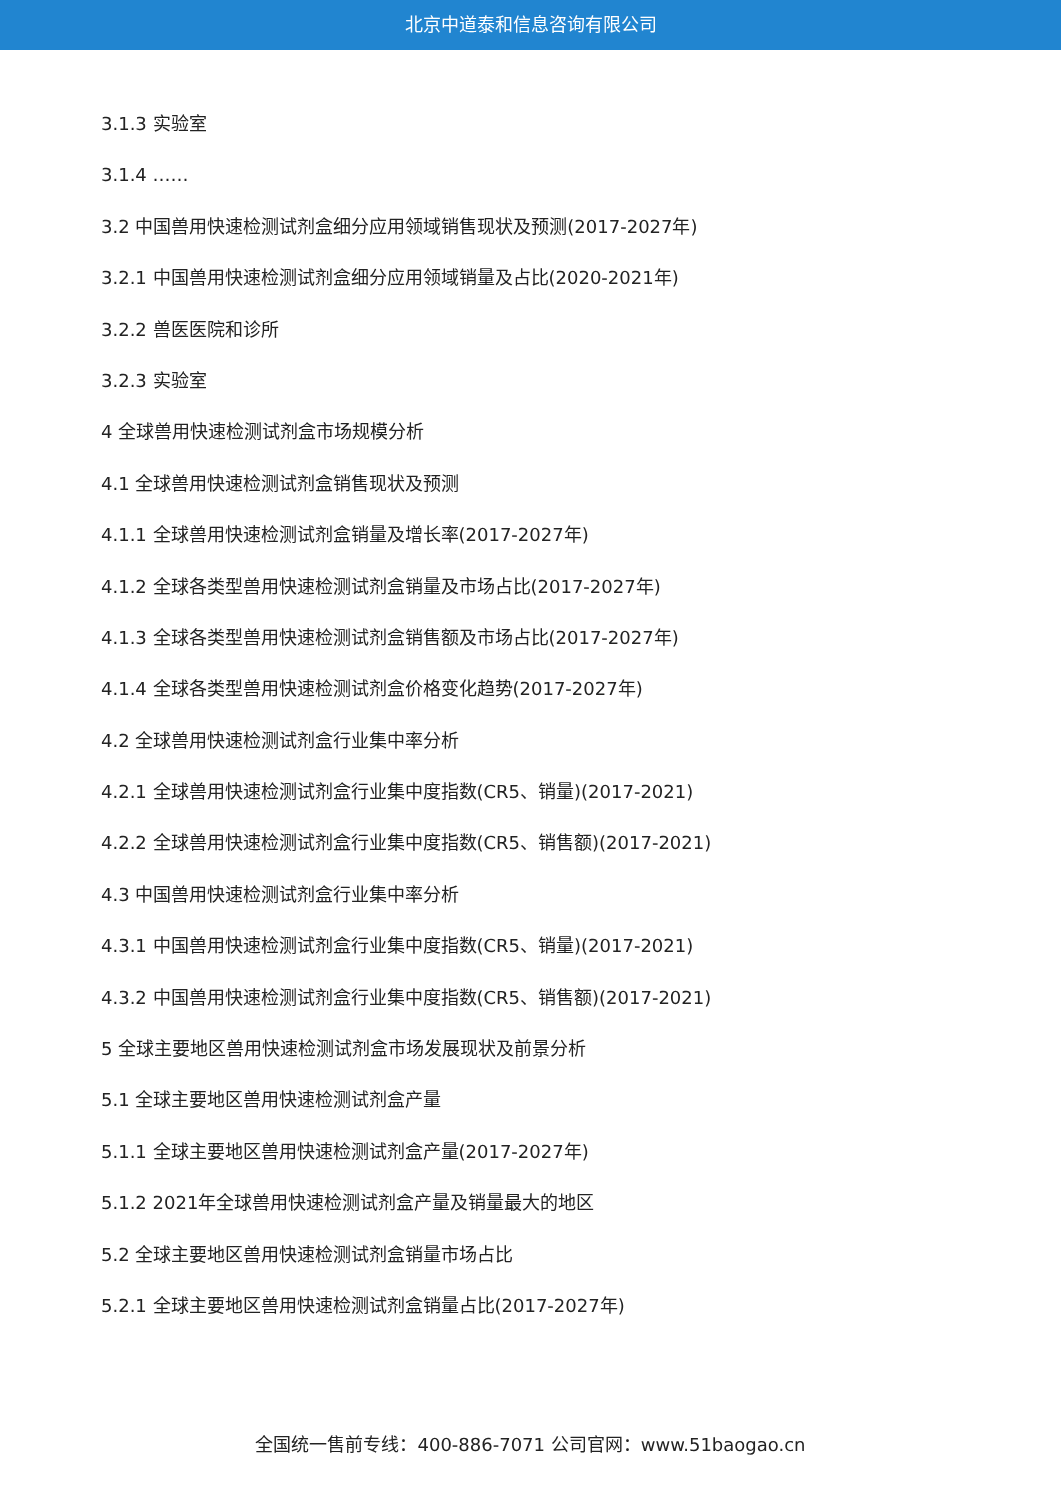北京中道泰和信息咨询有限公司
3.1.3 实验室
3.1.4 ……
3.2 中国兽用快速检测试剂盒细分应用领域销售现状及预测(2017-2027年)
3.2.1 中国兽用快速检测试剂盒细分应用领域销量及占比(2020-2021年)
3.2.2 兽医医院和诊所
3.2.3 实验室
4 全球兽用快速检测试剂盒市场规模分析
4.1 全球兽用快速检测试剂盒销售现状及预测
4.1.1 全球兽用快速检测试剂盒销量及增长率(2017-2027年)
4.1.2 全球各类型兽用快速检测试剂盒销量及市场占比(2017-2027年)
4.1.3 全球各类型兽用快速检测试剂盒销售额及市场占比(2017-2027年)
4.1.4 全球各类型兽用快速检测试剂盒价格变化趋势(2017-2027年)
4.2 全球兽用快速检测试剂盒行业集中率分析
4.2.1 全球兽用快速检测试剂盒行业集中度指数(CR5、销量)(2017-2021)
4.2.2 全球兽用快速检测试剂盒行业集中度指数(CR5、销售额)(2017-2021)
4.3 中国兽用快速检测试剂盒行业集中率分析
4.3.1 中国兽用快速检测试剂盒行业集中度指数(CR5、销量)(2017-2021)
4.3.2 中国兽用快速检测试剂盒行业集中度指数(CR5、销售额)(2017-2021)
5 全球主要地区兽用快速检测试剂盒市场发展现状及前景分析
5.1 全球主要地区兽用快速检测试剂盒产量
5.1.1 全球主要地区兽用快速检测试剂盒产量(2017-2027年)
5.1.2 2021年全球兽用快速检测试剂盒产量及销量最大的地区
5.2 全球主要地区兽用快速检测试剂盒销量市场占比
5.2.1 全球主要地区兽用快速检测试剂盒销量占比(2017-2027年)
全国统一售前专线：400-886-7071 公司官网：www.51baogao.cn